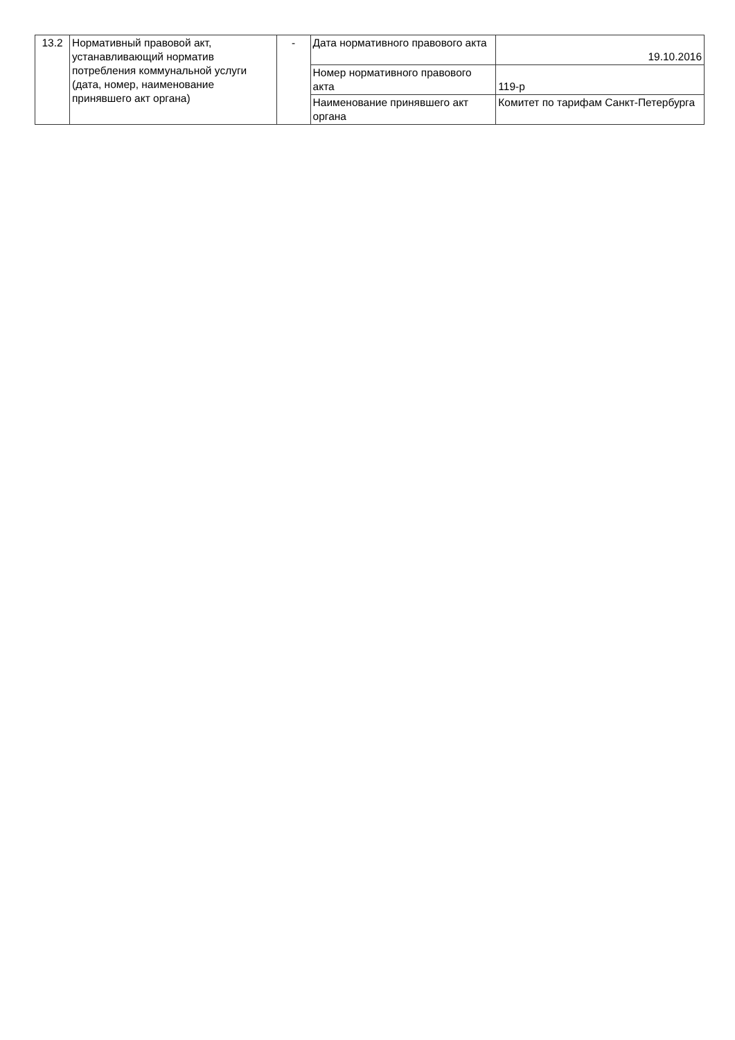| 13.2 | Нормативный правовой акт, устанавливающий норматив потребления коммунальной услуги (дата, номер, наименование принявшего акт органа) | - | Дата нормативного правового акта | 19.10.2016 |
| | | | Номер нормативного правового акта | 119-р |
| | | | Наименование принявшего акт органа | Комитет по тарифам Санкт-Петербурга |